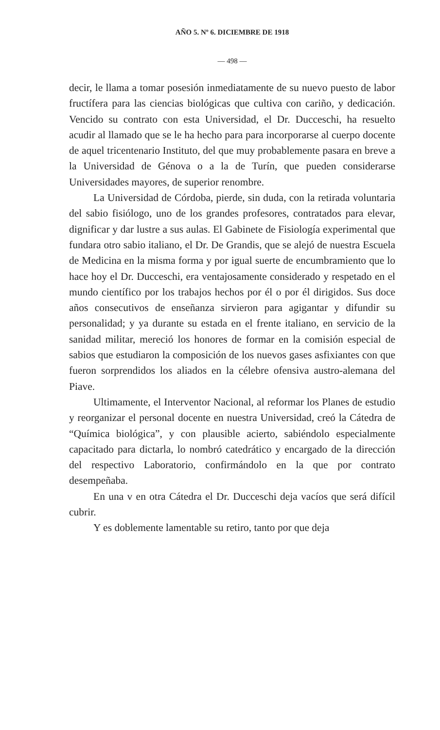AÑO 5. Nº 6. DICIEMBRE DE 1918
— 498 —
decir, le llama a tomar posesión inmediatamente de su nuevo puesto de labor fructífera para las ciencias biológicas que cultiva con cariño, y dedicación. Vencido su contrato con esta Universidad, el Dr. Ducceschi, ha resuelto acudir al llamado que se le ha hecho para para incorporarse al cuerpo docente de aquel tricentenario Instituto, del que muy probablemente pasara en breve a la Universidad de Génova o a la de Turín, que pueden considerarse Universidades mayores, de superior renombre.
La Universidad de Córdoba, pierde, sin duda, con la retirada voluntaria del sabio fisiólogo, uno de los grandes profesores, contratados para elevar, dignificar y dar lustre a sus aulas. El Gabinete de Fisiología experimental que fundara otro sabio italiano, el Dr. De Grandis, que se alejó de nuestra Escuela de Medicina en la misma forma y por igual suerte de encumbramiento que lo hace hoy el Dr. Ducceschi, era ventajosamente considerado y respetado en el mundo científico por los trabajos hechos por él o por él dirigidos. Sus doce años consecutivos de enseñanza sirvieron para agigantar y difundir su personalidad; y ya durante su estada en el frente italiano, en servicio de la sanidad militar, mereció los honores de formar en la comisión especial de sabios que estudiaron la composición de los nuevos gases asfixiantes con que fueron sorprendidos los aliados en la célebre ofensiva austro-alemana del Piave.
Ultimamente, el Interventor Nacional, al reformar los Planes de estudio y reorganizar el personal docente en nuestra Universidad, creó la Cátedra de “Química biológica”, y con plausible acierto, sabiéndolo especialmente capacitado para dictarla, lo nombró catedrático y encargado de la dirección del respectivo Laboratorio, confirmándolo en la que por contrato desempeñaba.
En una v en otra Cátedra el Dr. Ducceschi deja vacíos que será difícil cubrir.
Y es doblemente lamentable su retiro, tanto por que deja